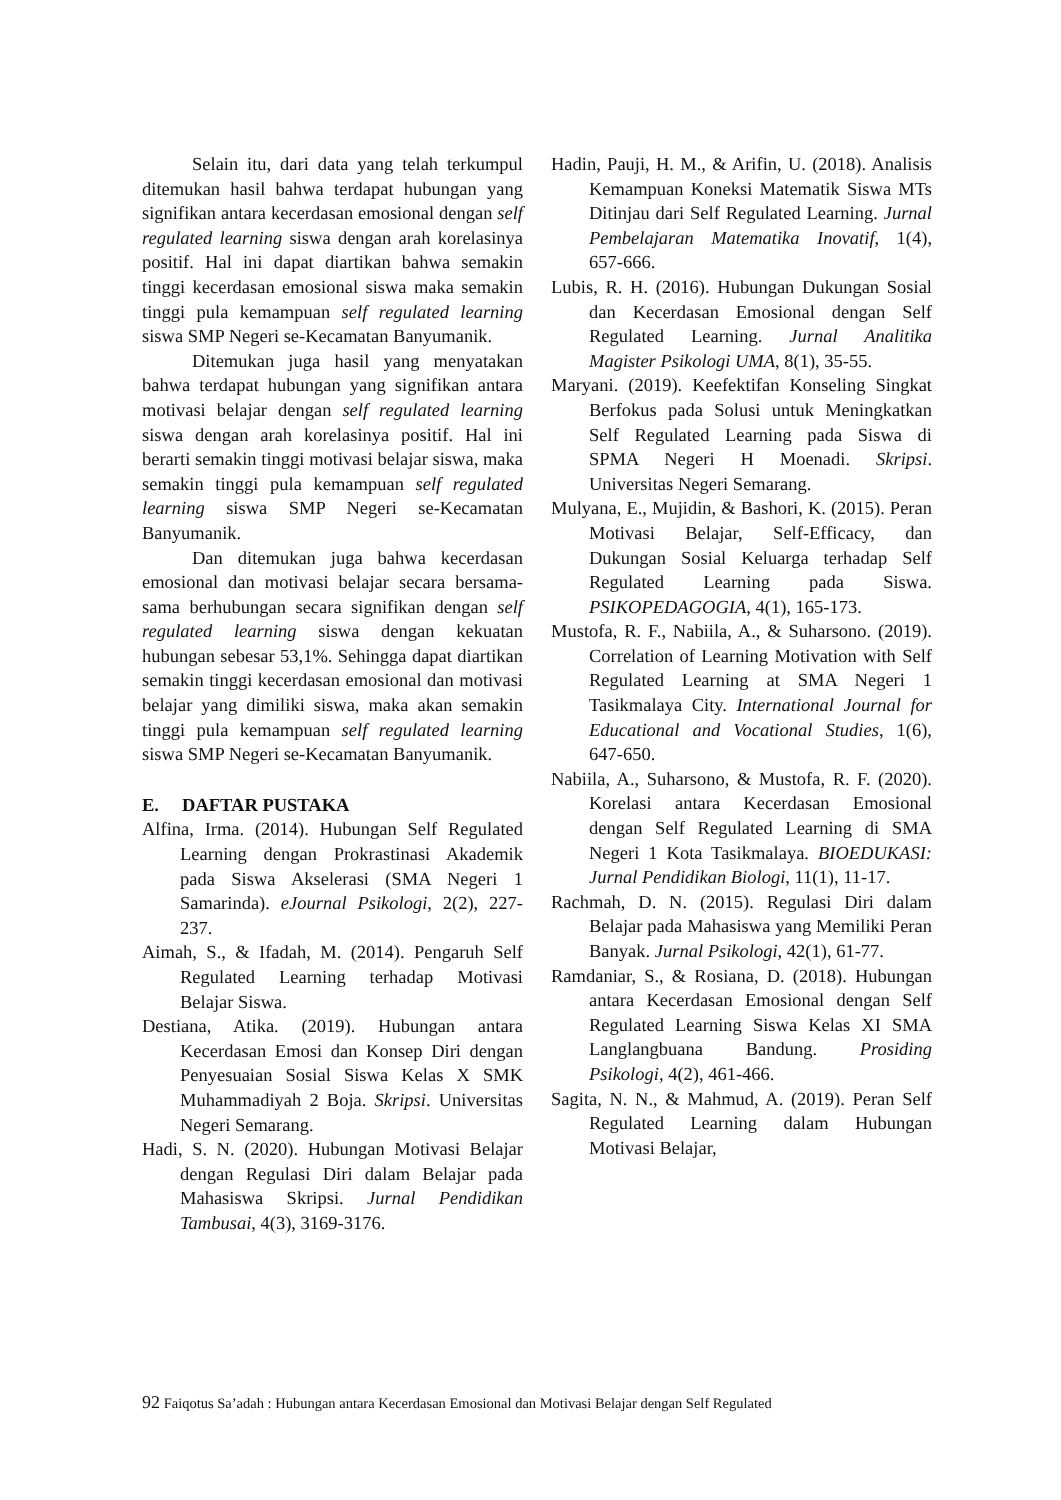Selain itu, dari data yang telah terkumpul ditemukan hasil bahwa terdapat hubungan yang signifikan antara kecerdasan emosional dengan self regulated learning siswa dengan arah korelasinya positif. Hal ini dapat diartikan bahwa semakin tinggi kecerdasan emosional siswa maka semakin tinggi pula kemampuan self regulated learning siswa SMP Negeri se-Kecamatan Banyumanik.
Ditemukan juga hasil yang menyatakan bahwa terdapat hubungan yang signifikan antara motivasi belajar dengan self regulated learning siswa dengan arah korelasinya positif. Hal ini berarti semakin tinggi motivasi belajar siswa, maka semakin tinggi pula kemampuan self regulated learning siswa SMP Negeri se-Kecamatan Banyumanik.
Dan ditemukan juga bahwa kecerdasan emosional dan motivasi belajar secara bersama-sama berhubungan secara signifikan dengan self regulated learning siswa dengan kekuatan hubungan sebesar 53,1%. Sehingga dapat diartikan semakin tinggi kecerdasan emosional dan motivasi belajar yang dimiliki siswa, maka akan semakin tinggi pula kemampuan self regulated learning siswa SMP Negeri se-Kecamatan Banyumanik.
E. DAFTAR PUSTAKA
Alfina, Irma. (2014). Hubungan Self Regulated Learning dengan Prokrastinasi Akademik pada Siswa Akselerasi (SMA Negeri 1 Samarinda). eJournal Psikologi, 2(2), 227-237.
Aimah, S., & Ifadah, M. (2014). Pengaruh Self Regulated Learning terhadap Motivasi Belajar Siswa.
Destiana, Atika. (2019). Hubungan antara Kecerdasan Emosi dan Konsep Diri dengan Penyesuaian Sosial Siswa Kelas X SMK Muhammadiyah 2 Boja. Skripsi. Universitas Negeri Semarang.
Hadi, S. N. (2020). Hubungan Motivasi Belajar dengan Regulasi Diri dalam Belajar pada Mahasiswa Skripsi. Jurnal Pendidikan Tambusai, 4(3), 3169-3176.
Hadin, Pauji, H. M., & Arifin, U. (2018). Analisis Kemampuan Koneksi Matematik Siswa MTs Ditinjau dari Self Regulated Learning. Jurnal Pembelajaran Matematika Inovatif, 1(4), 657-666.
Lubis, R. H. (2016). Hubungan Dukungan Sosial dan Kecerdasan Emosional dengan Self Regulated Learning. Jurnal Analitika Magister Psikologi UMA, 8(1), 35-55.
Maryani. (2019). Keefektifan Konseling Singkat Berfokus pada Solusi untuk Meningkatkan Self Regulated Learning pada Siswa di SPMA Negeri H Moenadi. Skripsi. Universitas Negeri Semarang.
Mulyana, E., Mujidin, & Bashori, K. (2015). Peran Motivasi Belajar, Self-Efficacy, dan Dukungan Sosial Keluarga terhadap Self Regulated Learning pada Siswa. PSIKOPEDAGOGIA, 4(1), 165-173.
Mustofa, R. F., Nabiila, A., & Suharsono. (2019). Correlation of Learning Motivation with Self Regulated Learning at SMA Negeri 1 Tasikmalaya City. International Journal for Educational and Vocational Studies, 1(6), 647-650.
Nabiila, A., Suharsono, & Mustofa, R. F. (2020). Korelasi antara Kecerdasan Emosional dengan Self Regulated Learning di SMA Negeri 1 Kota Tasikmalaya. BIOEDUKASI: Jurnal Pendidikan Biologi, 11(1), 11-17.
Rachmah, D. N. (2015). Regulasi Diri dalam Belajar pada Mahasiswa yang Memiliki Peran Banyak. Jurnal Psikologi, 42(1), 61-77.
Ramdaniar, S., & Rosiana, D. (2018). Hubungan antara Kecerdasan Emosional dengan Self Regulated Learning Siswa Kelas XI SMA Langlangbuana Bandung. Prosiding Psikologi, 4(2), 461-466.
Sagita, N. N., & Mahmud, A. (2019). Peran Self Regulated Learning dalam Hubungan Motivasi Belajar,
92 Faiqotus Sa’adah : Hubungan antara Kecerdasan Emosional dan Motivasi Belajar dengan Self Regulated